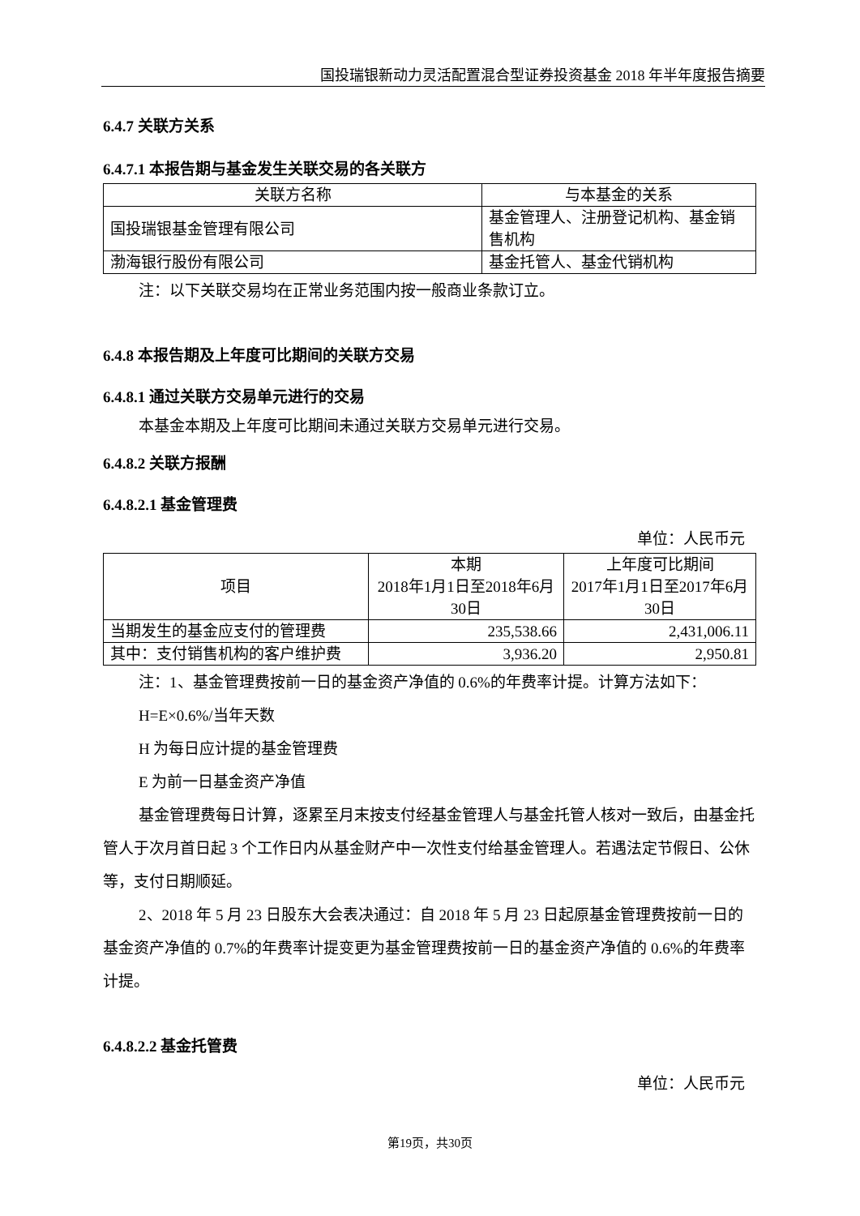国投瑞银新动力灵活配置混合型证券投资基金 2018 年半年度报告摘要
6.4.7 关联方关系
6.4.7.1 本报告期与基金发生关联交易的各关联方
| 关联方名称 | 与本基金的关系 |
| 国投瑞银基金管理有限公司 | 基金管理人、注册登记机构、基金销售机构 |
| 渤海银行股份有限公司 | 基金托管人、基金代销机构 |
注：以下关联交易均在正常业务范围内按一般商业条款订立。
6.4.8 本报告期及上年度可比期间的关联方交易
6.4.8.1 通过关联方交易单元进行的交易
本基金本期及上年度可比期间未通过关联方交易单元进行交易。
6.4.8.2 关联方报酬
6.4.8.2.1 基金管理费
单位：人民币元
| 项目 | 本期 2018年1月1日至2018年6月30日 | 上年度可比期间 2017年1月1日至2017年6月30日 |
| 当期发生的基金应支付的管理费 | 235,538.66 | 2,431,006.11 |
| 其中：支付销售机构的客户维护费 | 3,936.20 | 2,950.81 |
注：1、基金管理费按前一日的基金资产净值的 0.6%的年费率计提。计算方法如下：
H=E×0.6%/当年天数
H 为每日应计提的基金管理费
E 为前一日基金资产净值
基金管理费每日计算，逐累至月末按支付经基金管理人与基金托管人核对一致后，由基金托管人于次月首日起 3 个工作日内从基金财产中一次性支付给基金管理人。若遇法定节假日、公休等，支付日期顺延。
2、2018 年 5 月 23 日股东大会表决通过：自 2018 年 5 月 23 日起原基金管理费按前一日的基金资产净值的 0.7%的年费率计提变更为基金管理费按前一日的基金资产净值的 0.6%的年费率计提。
6.4.8.2.2 基金托管费
单位：人民币元
第19页，共30页